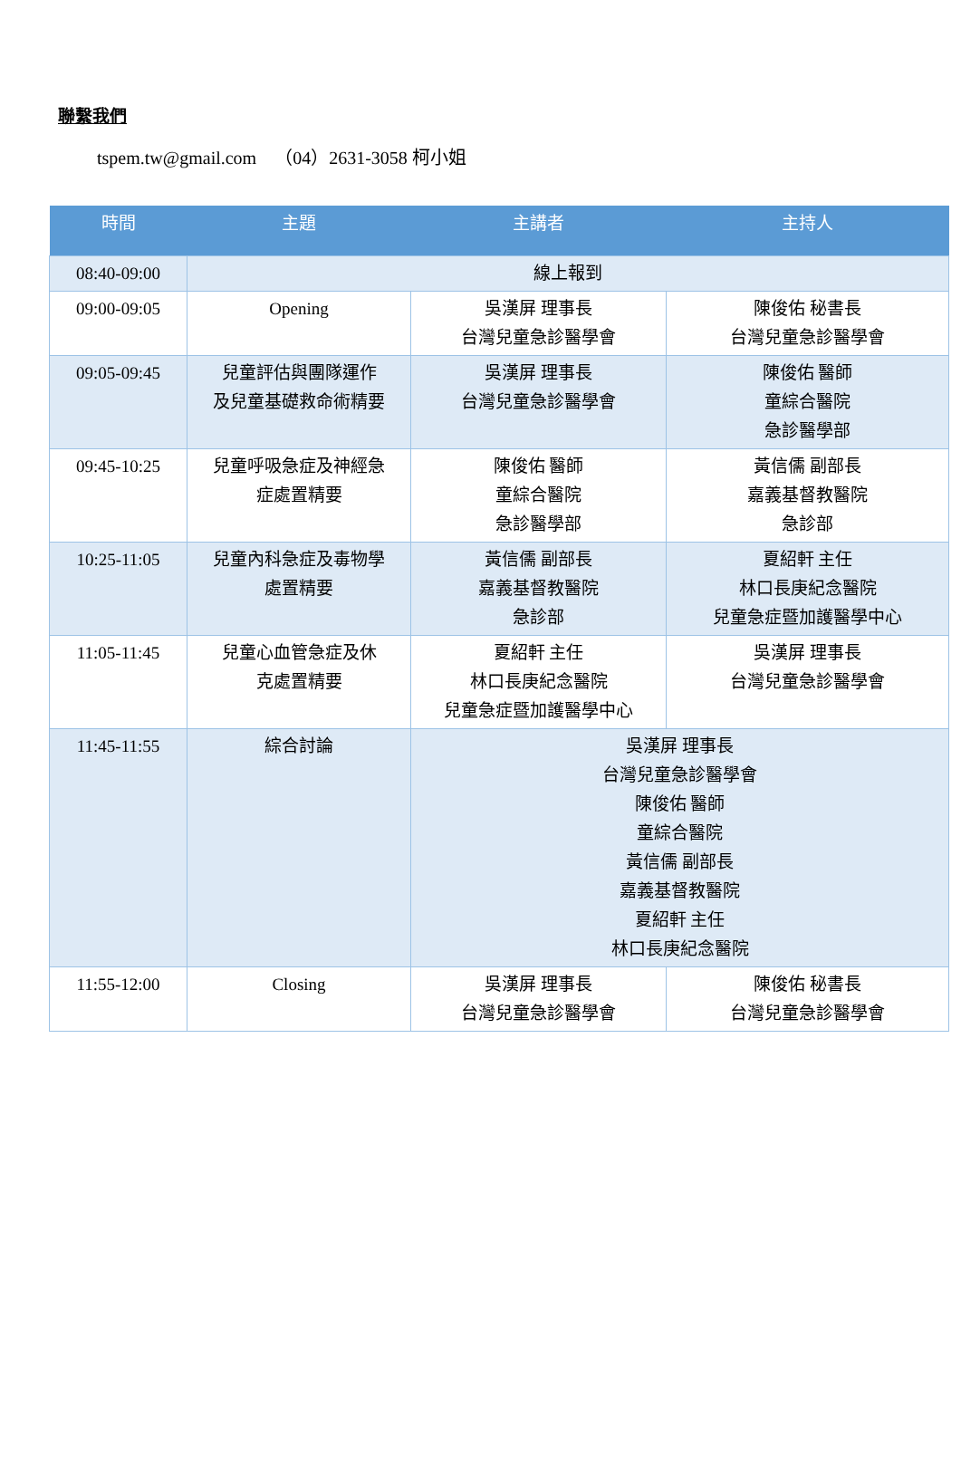聯繫我們
tspem.tw@gmail.com （04）2631-3058 柯小姐
| 時間 | 主題 | 主講者 | 主持人 |
| --- | --- | --- | --- |
| 08:40-09:00 | 線上報到 | | |
| 09:00-09:05 | Opening | 吳漢屏 理事長 台灣兒童急診醫學會 | 陳俊佑 秘書長 台灣兒童急診醫學會 |
| 09:05-09:45 | 兒童評估與團隊運作 及兒童基礎救命術精要 | 吳漢屏 理事長 台灣兒童急診醫學會 | 陳俊佑 醫師 童綜合醫院 急診醫學部 |
| 09:45-10:25 | 兒童呼吸急症及神經急 症處置精要 | 陳俊佑 醫師 童綜合醫院 急診醫學部 | 黃信儒 副部長 嘉義基督教醫院 急診部 |
| 10:25-11:05 | 兒童內科急症及毒物學 處置精要 | 黃信儒 副部長 嘉義基督教醫院 急診部 | 夏紹軒 主任 林口長庚紀念醫院 兒童急症暨加護醫學中心 |
| 11:05-11:45 | 兒童心血管急症及休 克處置精要 | 夏紹軒 主任 林口長庚紀念醫院 兒童急症暨加護醫學中心 | 吳漢屏 理事長 台灣兒童急診醫學會 |
| 11:45-11:55 | 綜合討論 | 吳漢屏 理事長 台灣兒童急診醫學會 陳俊佑 醫師 童綜合醫院 黃信儒 副部長 嘉義基督教醫院 夏紹軒 主任 林口長庚紀念醫院 | |
| 11:55-12:00 | Closing | 吳漢屏 理事長 台灣兒童急診醫學會 | 陳俊佑 秘書長 台灣兒童急診醫學會 |